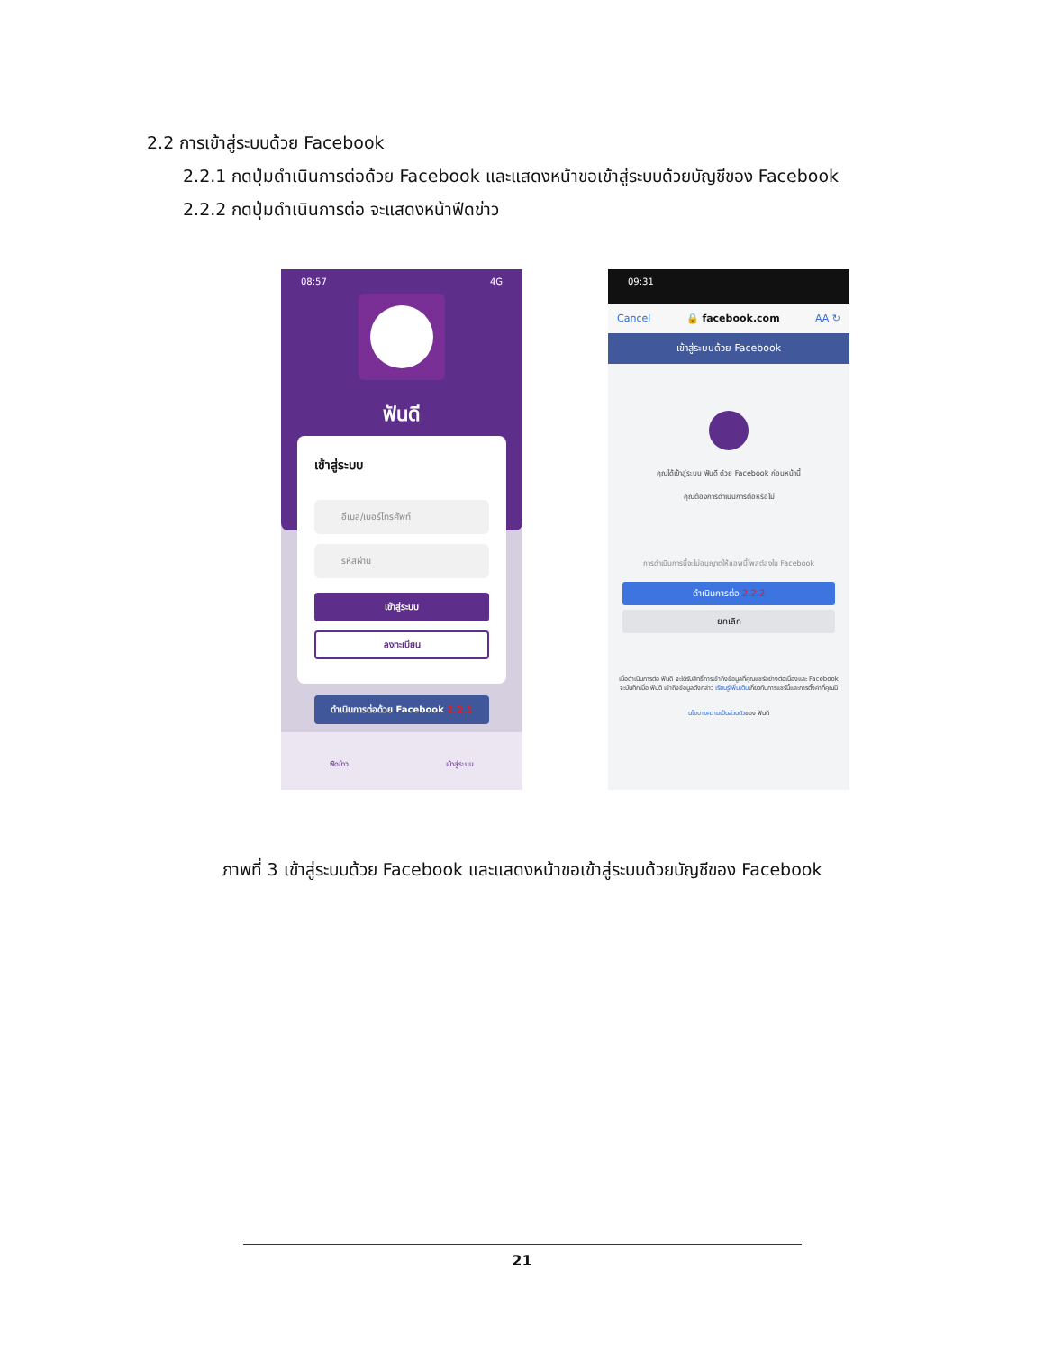2.2 การเข้าสู่ระบบด้วย Facebook
2.2.1 กดปุ่มดำเนินการต่อด้วย Facebook และแสดงหน้าขอเข้าสู่ระบบด้วยบัญชีของ Facebook
2.2.2 กดปุ่มดำเนินการต่อ จะแสดงหน้าฟีดข่าว
08:57 4G
ฟันดี
เข้าสู่ระบบ
อีเมล/เบอร์โทรศัพท์
รหัสผ่าน
เข้าสู่ระบบ
ลงทะเบียน
ดำเนินการต่อด้วย Facebook 2.2.1
ฟีดข่าว เข้าสู่ระบบ
09:31
Cancel 🔒 facebook.com AA ↻
เข้าสู่ระบบด้วย Facebook
คุณได้เข้าสู่ระบบ ฟันดี ด้วย Facebook ก่อนหน้านี้
คุณต้องการดำเนินการต่อหรือไม่
การดำเนินการนี้จะไม่อนุญาตให้แอพนี้โพสต์ลงใน Facebook
ดำเนินการต่อ 2.2.2
ยกเลิก
เมื่อดำเนินการต่อ ฟันดี จะได้รับสิทธิ์การเข้าถึงข้อมูลที่คุณแชร์อย่างต่อเนื่องและ Facebook จะบันทึกเมื่อ ฟันดี เข้าถึงข้อมูลดังกล่าว เรียนรู้เพิ่มเติมเกี่ยวกับการแชร์นี้และการตั้งค่าที่คุณมี
นโยบายความเป็นส่วนตัวของ ฟันดี
ภาพที่ 3 เข้าสู่ระบบด้วย Facebook และแสดงหน้าขอเข้าสู่ระบบด้วยบัญชีของ Facebook
21